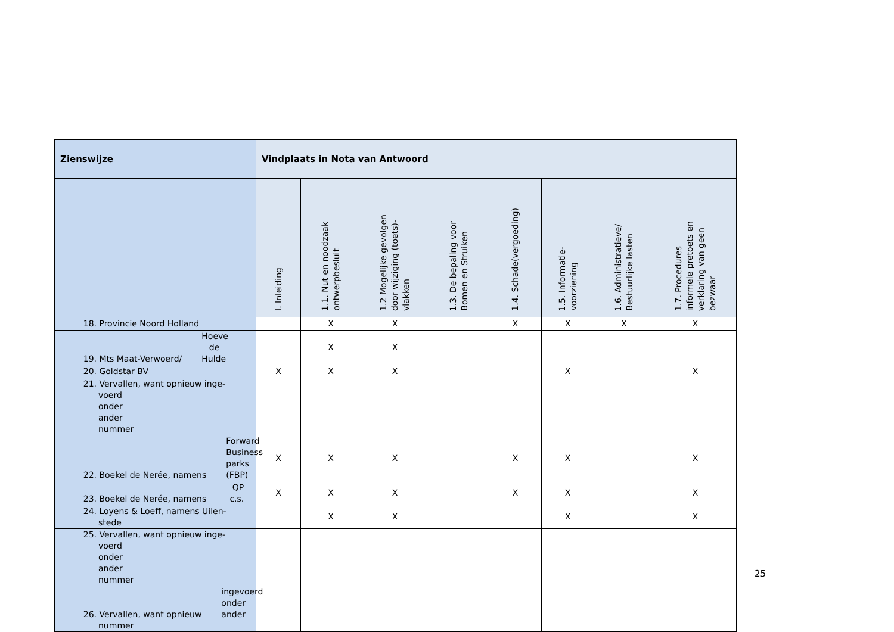| Zienswijze | Vindplaats in Nota van Antwoord | | | | | | | |
| --- | --- | --- | --- | --- | --- | --- | --- | --- |
| | I. Inleiding | 1.1. Nut en noodzaak ontwerpbesluit | 1.2 Mogelijke gevolgen door wijziging (toets)- vlakken | 1.3. De bepaling voor Bomen en Struiken | 1.4. Schade(vergoeding) | 1.5. Informatie- voorziening | 1.6. Administratieve/ Bestuurlijke lasten | 1.7. Procedures informele pretoets en verklaring van geen bezwaar |
| 18. Provincie Noord Holland | | X | X | | X | X | X | X |
| 19. Mts Maat-Verwoerd/ Hoeve de Hulde | | X | X | | | | | |
| 20. Goldstar BV | X | X | X | | | X | | X |
| 21. Vervallen, want opnieuw inge- voerd onder ander nummer | | | | | | | | |
| 22. Boekel de Nerée, namens Forward Business parks (FBP) | X | X | X | | X | X | | X |
| 23. Boekel de Nerée, namens QP c.s. | X | X | X | | X | X | | X |
| 24. Loyens & Loeff, namens Uilen- stede | | X | X | | | X | | X |
| 25. Vervallen, want opnieuw inge- voerd onder ander nummer | | | | | | | | |
| 26. Vervallen, want opnieuw ingevoerd onder ander nummer | | | | | | | | |
25